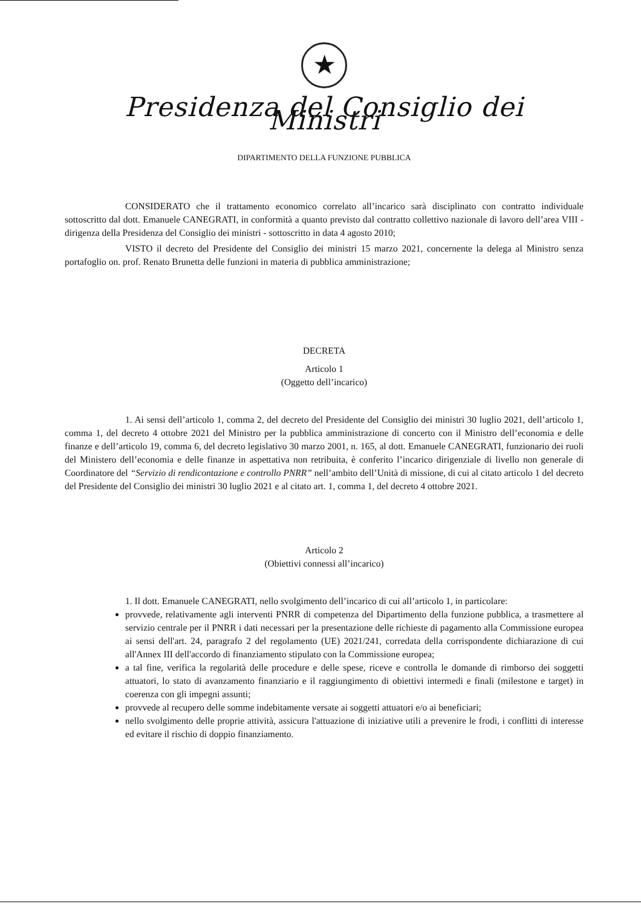★
Presidenza del Consiglio dei Ministri
DIPARTIMENTO DELLA FUNZIONE PUBBLICA
CONSIDERATO che il trattamento economico correlato all’incarico sarà disciplinato con contratto individuale sottoscritto dal dott. Emanuele CANEGRATI, in conformità a quanto previsto dal contratto collettivo nazionale di lavoro dell’area VIII - dirigenza della Presidenza del Consiglio dei ministri - sottoscritto in data 4 agosto 2010;
VISTO il decreto del Presidente del Consiglio dei ministri 15 marzo 2021, concernente la delega al Ministro senza portafoglio on. prof. Renato Brunetta delle funzioni in materia di pubblica amministrazione;
DECRETA
Articolo 1
(Oggetto dell’incarico)
1. Ai sensi dell’articolo 1, comma 2, del decreto del Presidente del Consiglio dei ministri 30 luglio 2021, dell’articolo 1, comma 1, del decreto 4 ottobre 2021 del Ministro per la pubblica amministrazione di concerto con il Ministro dell’economia e delle finanze e dell’articolo 19, comma 6, del decreto legislativo 30 marzo 2001, n. 165, al dott. Emanuele CANEGRATI, funzionario dei ruoli del Ministero dell’economia e delle finanze in aspettativa non retribuita, è conferito l’incarico dirigenziale di livello non generale di Coordinatore del “Servizio di rendicontazione e controllo PNRR” nell’ambito dell’Unità di missione, di cui al citato articolo 1 del decreto del Presidente del Consiglio dei ministri 30 luglio 2021 e al citato art. 1, comma 1, del decreto 4 ottobre 2021.
Articolo 2
(Obiettivi connessi all’incarico)
1. Il dott. Emanuele CANEGRATI, nello svolgimento dell’incarico di cui all’articolo 1, in particolare:
provvede, relativamente agli interventi PNRR di competenza del Dipartimento della funzione pubblica, a trasmettere al servizio centrale per il PNRR i dati necessari per la presentazione delle richieste di pagamento alla Commissione europea ai sensi dell'art. 24, paragrafo 2 del regolamento (UE) 2021/241, corredata della corrispondente dichiarazione di cui all'Annex III dell'accordo di finanziamento stipulato con la Commissione europea;
a tal fine, verifica la regolarità delle procedure e delle spese, riceve e controlla le domande di rimborso dei soggetti attuatori, lo stato di avanzamento finanziario e il raggiungimento di obiettivi intermedi e finali (milestone e target) in coerenza con gli impegni assunti;
provvede al recupero delle somme indebitamente versate ai soggetti attuatori e/o ai beneficiari;
nello svolgimento delle proprie attività, assicura l'attuazione di iniziative utili a prevenire le frodi, i conflitti di interesse ed evitare il rischio di doppio finanziamento.